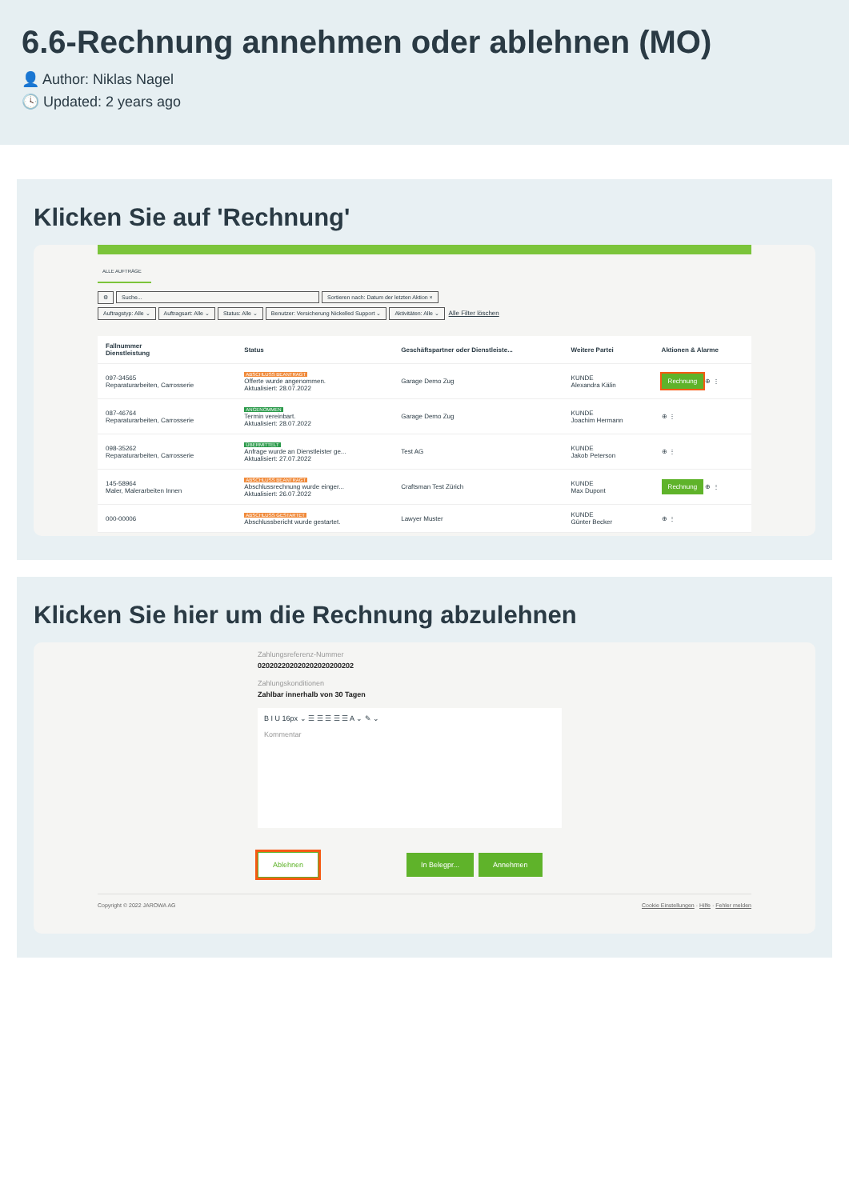6.6-Rechnung annehmen oder ablehnen (MO)
👤 Author: Niklas Nagel
🕓 Updated: 2 years ago
Klicken Sie auf 'Rechnung'
ALLE AUFTRÄGE
⚙ Suche... Sortieren nach: Datum der letzten Aktion ×
Auftragstyp: Alle ⌄ Auftragsart: Alle ⌄ Status: Alle ⌄ Benutzer: Versicherung Nickelled Support ⌄ Aktivitäten: Alle ⌄ Alle Filter löschen
| Fallnummer Dienstleistung | Status | Geschäftspartner oder Dienstleiste... | Weitere Partei | Aktionen & Alarme |
| --- | --- | --- | --- | --- |
| 097-34565 Reparaturarbeiten, Carrosserie | ABSCHLUSS BEANTRAGT Offerte wurde angenommen. Aktualisiert: 28.07.2022 | Garage Demo Zug | KUNDE Alexandra Kälin | Rechnung ⊕ ⋮ |
| 087-46764 Reparaturarbeiten, Carrosserie | ANGENOMMEN Termin vereinbart. Aktualisiert: 28.07.2022 | Garage Demo Zug | KUNDE Joachim Hermann | ⊕ ⋮ |
| 098-35262 Reparaturarbeiten, Carrosserie | ÜBERMITTELT Anfrage wurde an Dienstleister ge... Aktualisiert: 27.07.2022 | Test AG | KUNDE Jakob Peterson | ⊕ ⋮ |
| 145-58964 Maler, Malerarbeiten Innen | ABSCHLUSS BEANTRAGT Abschlussrechnung wurde einger... Aktualisiert: 26.07.2022 | Craftsman Test Zürich | KUNDE Max Dupont | Rechnung ⊕ ⋮ |
| 000-00006 | ABSCHLUSS GESTARTET Abschlussbericht wurde gestartet. | Lawyer Muster | KUNDE Günter Becker | ⊕ ⋮ |
Klicken Sie hier um die Rechnung abzulehnen
Zahlungsreferenz-Nummer
020202202020202020200202
Zahlungskonditionen
Zahlbar innerhalb von 30 Tagen
B I U 16px ⌄ ☰ ☰ ☰ ☰ ☰ A ⌄ ✎ ⌄
Kommentar
Ablehnen In Belegpr... Annehmen
Copyright © 2022 JAROWA AG Cookie Einstellungen · Hilfe · Fehler melden